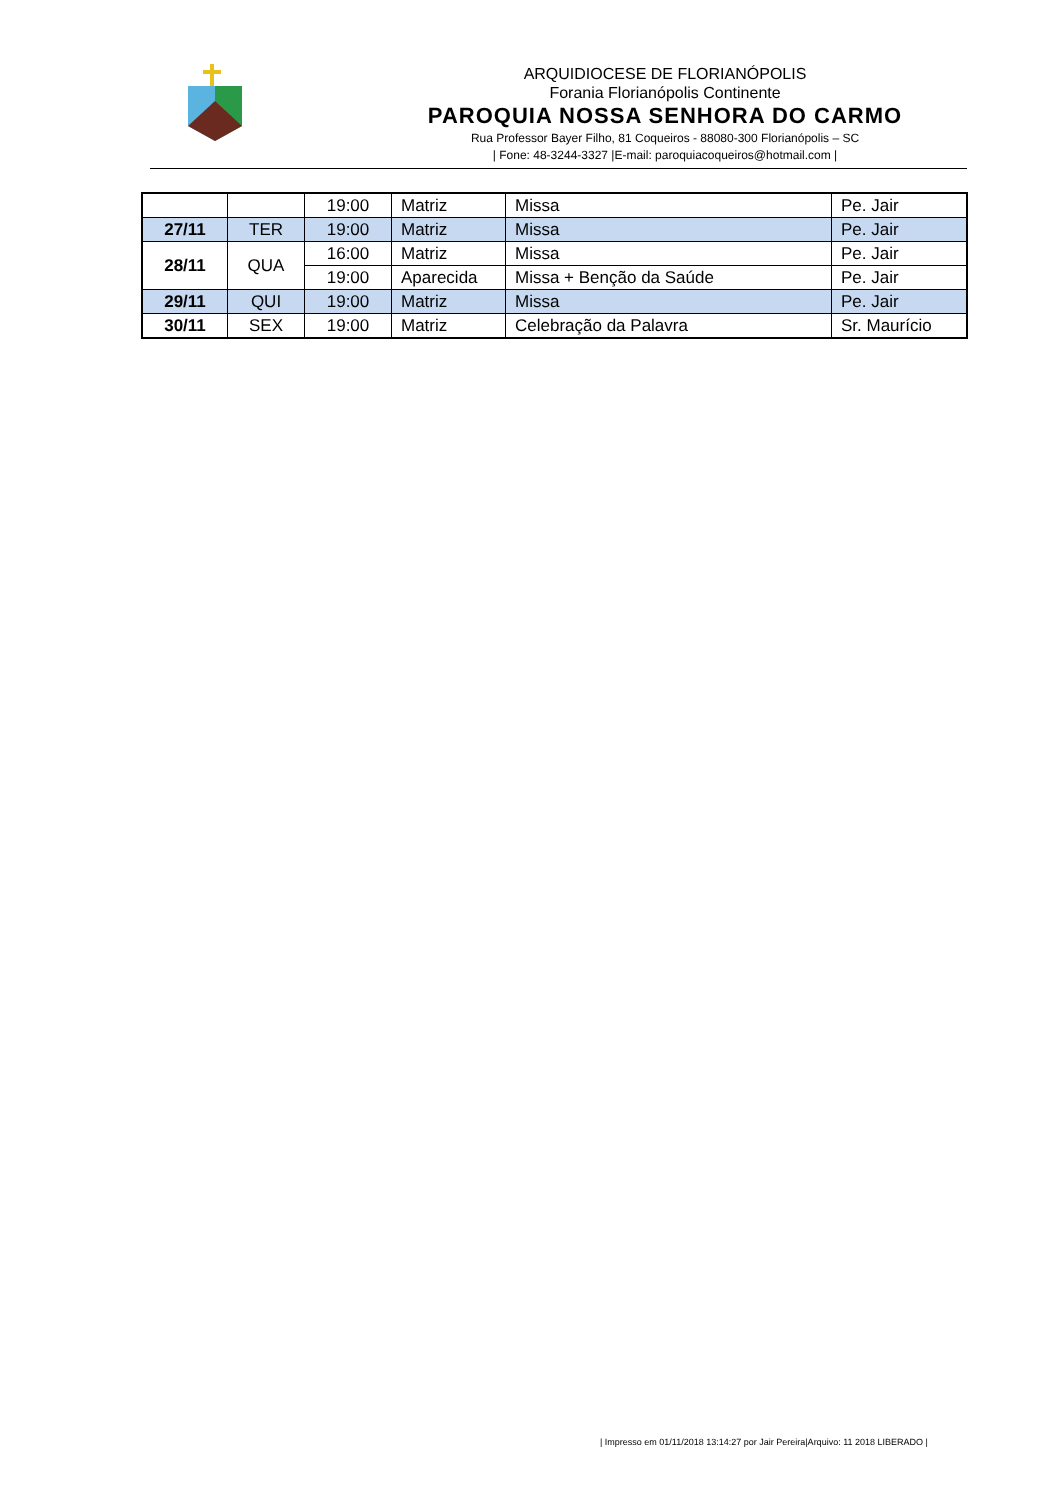ARQUIDIOCESE DE FLORIANÓPOLIS
Forania Florianópolis Continente
PAROQUIA NOSSA SENHORA DO CARMO
Rua Professor Bayer Filho, 81 Coqueiros - 88080-300 Florianópolis – SC
| Fone: 48-3244-3327 |E-mail: paroquiacoqueiros@hotmail.com |
| | | 19:00 | Matriz | Missa | Pe. Jair |
| 27/11 | TER | 19:00 | Matriz | Missa | Pe. Jair |
| 28/11 | QUA | 16:00 | Matriz | Missa | Pe. Jair |
| | | 19:00 | Aparecida | Missa + Benção da Saúde | Pe. Jair |
| 29/11 | QUI | 19:00 | Matriz | Missa | Pe. Jair |
| 30/11 | SEX | 19:00 | Matriz | Celebração da Palavra | Sr. Maurício |
| Impresso em 01/11/2018 13:14:27 por Jair Pereira|Arquivo: 11 2018 LIBERADO |